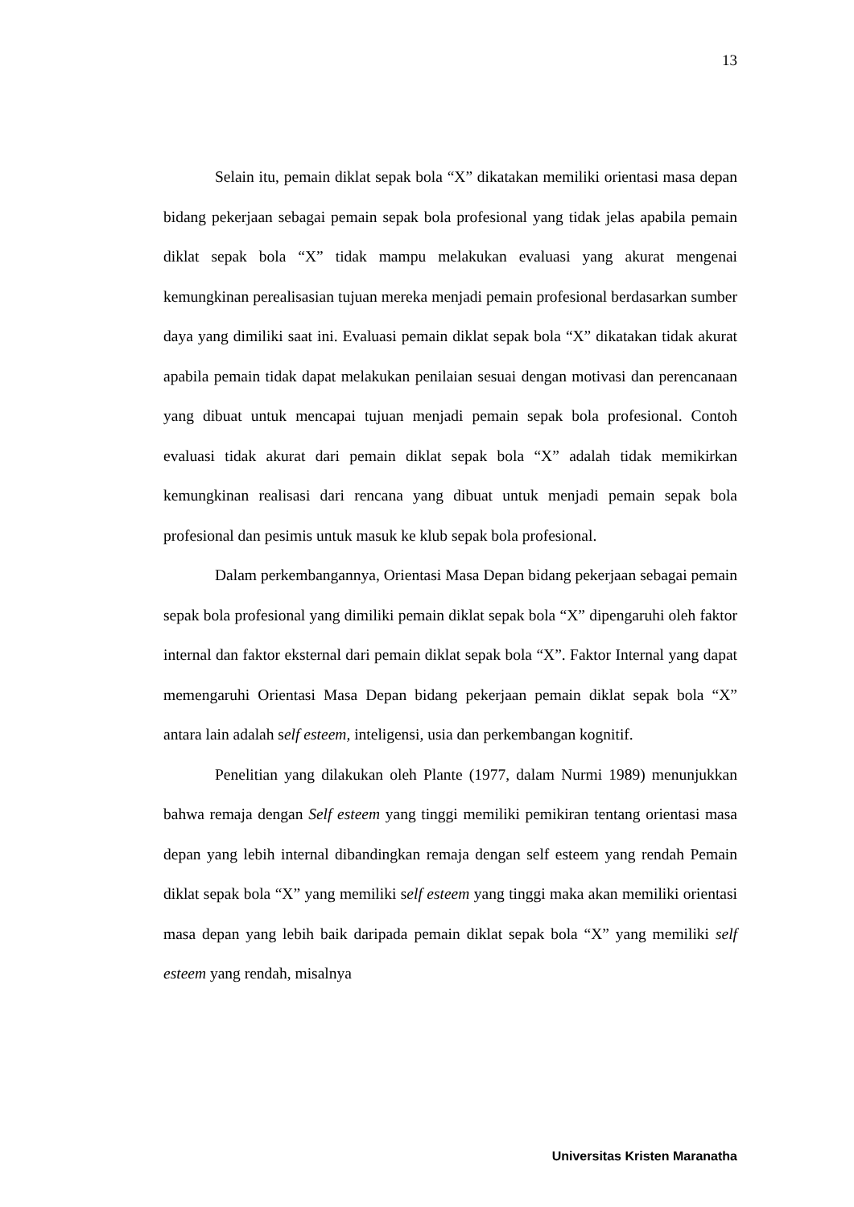13
Selain itu, pemain diklat sepak bola “X” dikatakan memiliki orientasi masa depan bidang pekerjaan sebagai pemain sepak bola profesional yang tidak jelas apabila pemain diklat sepak bola “X” tidak mampu melakukan evaluasi yang akurat mengenai kemungkinan perealisasian tujuan mereka menjadi pemain profesional berdasarkan sumber daya yang dimiliki saat ini. Evaluasi pemain diklat sepak bola “X” dikatakan tidak akurat apabila pemain tidak dapat melakukan penilaian sesuai dengan motivasi dan perencanaan yang dibuat untuk mencapai tujuan menjadi pemain sepak bola profesional. Contoh evaluasi tidak akurat dari pemain diklat sepak bola “X” adalah tidak memikirkan kemungkinan realisasi dari rencana yang dibuat untuk menjadi pemain sepak bola profesional dan pesimis untuk masuk ke klub sepak bola profesional.
Dalam perkembangannya, Orientasi Masa Depan bidang pekerjaan sebagai pemain sepak bola profesional yang dimiliki pemain diklat sepak bola “X” dipengaruhi oleh faktor internal dan faktor eksternal dari pemain diklat sepak bola “X”. Faktor Internal yang dapat memengaruhi Orientasi Masa Depan bidang pekerjaan pemain diklat sepak bola “X” antara lain adalah self esteem, inteligensi, usia dan perkembangan kognitif.
Penelitian yang dilakukan oleh Plante (1977, dalam Nurmi 1989) menunjukkan bahwa remaja dengan Self esteem yang tinggi memiliki pemikiran tentang orientasi masa depan yang lebih internal dibandingkan remaja dengan self esteem yang rendah Pemain diklat sepak bola “X” yang memiliki self esteem yang tinggi maka akan memiliki orientasi masa depan yang lebih baik daripada pemain diklat sepak bola “X” yang memiliki self esteem yang rendah, misalnya
Universitas Kristen Maranatha